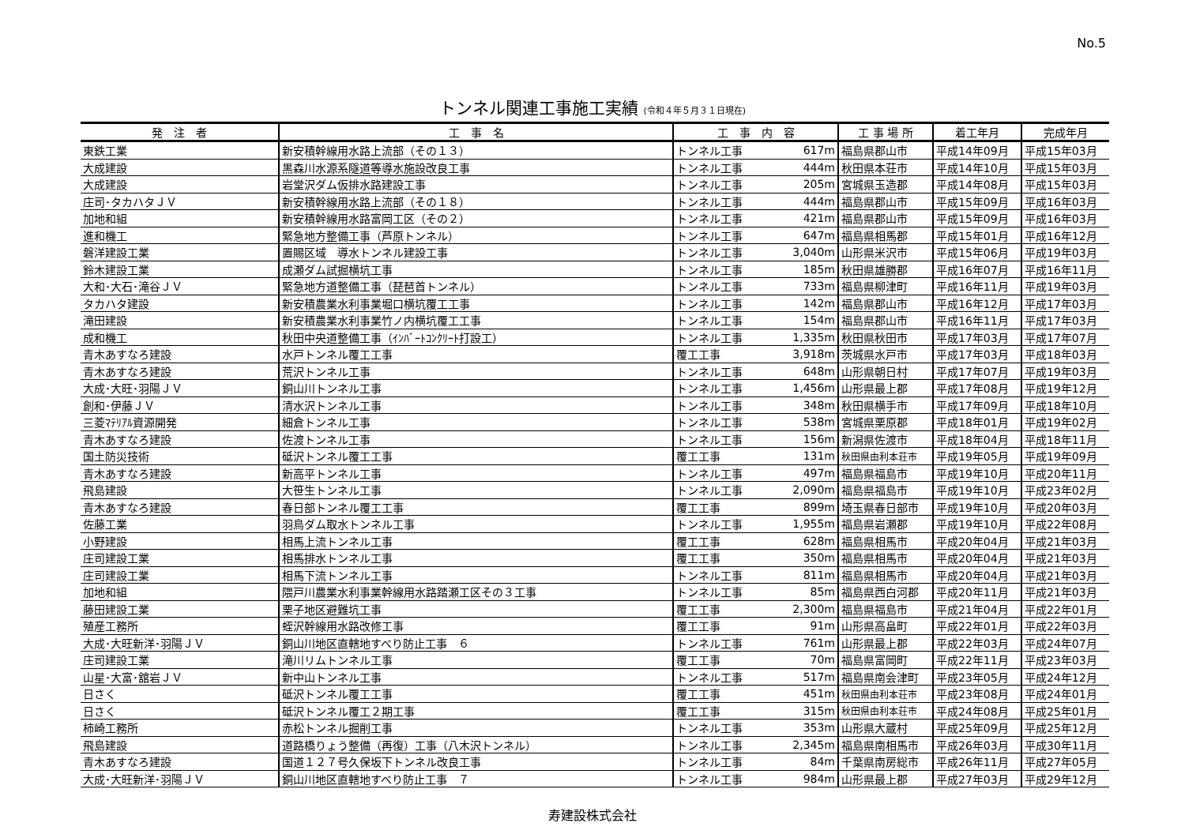No.5
トンネル関連工事施工実績 (令和４年５月３１日現在)
| 発 注 者 | 工 事 名 | 工 事 内 容 | | 工 事 場 所 | 着工年月 | 完成年月 |
| --- | --- | --- | --- | --- | --- | --- |
| 東鉄工業 | 新安積幹線用水路上流部（その１３） | トンネル工事 | 617m | 福島県郡山市 | 平成14年09月 | 平成15年03月 |
| 大成建設 | 黒森川水源系隧道等導水施設改良工事 | トンネル工事 | 444m | 秋田県本荘市 | 平成14年10月 | 平成15年03月 |
| 大成建設 | 岩堂沢ダム仮排水路建設工事 | トンネル工事 | 205m | 宮城県玉造郡 | 平成14年08月 | 平成15年03月 |
| 庄司･タカハタＪＶ | 新安積幹線用水路上流部（その１８） | トンネル工事 | 444m | 福島県郡山市 | 平成15年09月 | 平成16年03月 |
| 加地和組 | 新安積幹線用水路富岡工区（その２） | トンネル工事 | 421m | 福島県郡山市 | 平成15年09月 | 平成16年03月 |
| 進和機工 | 緊急地方整備工事（芦原トンネル） | トンネル工事 | 647m | 福島県相馬郡 | 平成15年01月 | 平成16年12月 |
| 磐洋建設工業 | 置賜区域 導水トンネル建設工事 | トンネル工事 | 3,040m | 山形県米沢市 | 平成15年06月 | 平成19年03月 |
| 鈴木建設工業 | 成瀬ダム試掘横坑工事 | トンネル工事 | 185m | 秋田県雄勝郡 | 平成16年07月 | 平成16年11月 |
| 大和･大石･滝谷ＪＶ | 緊急地方道整備工事（琵琶首トンネル） | トンネル工事 | 733m | 福島県柳津町 | 平成16年11月 | 平成19年03月 |
| タカハタ建設 | 新安積農業水利事業堀口横坑覆工工事 | トンネル工事 | 142m | 福島県郡山市 | 平成16年12月 | 平成17年03月 |
| 滝田建設 | 新安積農業水利事業竹ノ内横坑覆工工事 | トンネル工事 | 154m | 福島県郡山市 | 平成16年11月 | 平成17年03月 |
| 成和機工 | 秋田中央道整備工事（ｲﾝﾊﾞｰﾄｺﾝｸﾘｰﾄ打設工） | トンネル工事 | 1,335m | 秋田県秋田市 | 平成17年03月 | 平成17年07月 |
| 青木あすなろ建設 | 水戸トンネル覆工工事 | 覆工工事 | 3,918m | 茨城県水戸市 | 平成17年03月 | 平成18年03月 |
| 青木あすなろ建設 | 荒沢トンネル工事 | トンネル工事 | 648m | 山形県朝日村 | 平成17年07月 | 平成19年03月 |
| 大成･大旺･羽陽ＪＶ | 銅山川トンネル工事 | トンネル工事 | 1,456m | 山形県最上郡 | 平成17年08月 | 平成19年12月 |
| 創和･伊藤ＪＶ | 清水沢トンネル工事 | トンネル工事 | 348m | 秋田県横手市 | 平成17年09月 | 平成18年10月 |
| 三菱ﾏﾃﾘｱﾙ資源開発 | 細倉トンネル工事 | トンネル工事 | 538m | 宮城県栗原郡 | 平成18年01月 | 平成19年02月 |
| 青木あすなろ建設 | 佐渡トンネル工事 | トンネル工事 | 156m | 新潟県佐渡市 | 平成18年04月 | 平成18年11月 |
| 国土防災技術 | 砥沢トンネル覆工工事 | 覆工工事 | 131m | 秋田県由利本荘市 | 平成19年05月 | 平成19年09月 |
| 青木あすなろ建設 | 新高平トンネル工事 | トンネル工事 | 497m | 福島県福島市 | 平成19年10月 | 平成20年11月 |
| 飛島建設 | 大笹生トンネル工事 | トンネル工事 | 2,090m | 福島県福島市 | 平成19年10月 | 平成23年02月 |
| 青木あすなろ建設 | 春日部トンネル覆工工事 | 覆工工事 | 899m | 埼玉県春日部市 | 平成19年10月 | 平成20年03月 |
| 佐藤工業 | 羽鳥ダム取水トンネル工事 | トンネル工事 | 1,955m | 福島県岩瀬郡 | 平成19年10月 | 平成22年08月 |
| 小野建設 | 相馬上流トンネル工事 | 覆工工事 | 628m | 福島県相馬市 | 平成20年04月 | 平成21年03月 |
| 庄司建設工業 | 相馬排水トンネル工事 | 覆工工事 | 350m | 福島県相馬市 | 平成20年04月 | 平成21年03月 |
| 庄司建設工業 | 相馬下流トンネル工事 | トンネル工事 | 811m | 福島県相馬市 | 平成20年04月 | 平成21年03月 |
| 加地和組 | 隈戸川農業水利事業幹線用水路踏瀬工区その３工事 | トンネル工事 | 85m | 福島県西白河郡 | 平成20年11月 | 平成21年03月 |
| 藤田建設工業 | 栗子地区避難坑工事 | 覆工工事 | 2,300m | 福島県福島市 | 平成21年04月 | 平成22年01月 |
| 殖産工務所 | 蛭沢幹線用水路改修工事 | 覆工工事 | 91m | 山形県高畠町 | 平成22年01月 | 平成22年03月 |
| 大成･大旺新洋･羽陽ＪＶ | 銅山川地区直轄地すべり防止工事 ６ | トンネル工事 | 761m | 山形県最上郡 | 平成22年03月 | 平成24年07月 |
| 庄司建設工業 | 滝川リムトンネル工事 | 覆工工事 | 70m | 福島県富岡町 | 平成22年11月 | 平成23年03月 |
| 山星･大富･舘岩ＪＶ | 新中山トンネル工事 | トンネル工事 | 517m | 福島県南会津町 | 平成23年05月 | 平成24年12月 |
| 日さく | 砥沢トンネル覆工工事 | 覆工工事 | 451m | 秋田県由利本荘市 | 平成23年08月 | 平成24年01月 |
| 日さく | 砥沢トンネル覆工２期工事 | 覆工工事 | 315m | 秋田県由利本荘市 | 平成24年08月 | 平成25年01月 |
| 柿崎工務所 | 赤松トンネル掘削工事 | トンネル工事 | 353m | 山形県大蔵村 | 平成25年09月 | 平成25年12月 |
| 飛島建設 | 道路橋りょう整備（再復）工事（八木沢トンネル） | トンネル工事 | 2,345m | 福島県南相馬市 | 平成26年03月 | 平成30年11月 |
| 青木あすなろ建設 | 国道１２７号久保坂下トンネル改良工事 | トンネル工事 | 84m | 千葉県南房総市 | 平成26年11月 | 平成27年05月 |
| 大成･大旺新洋･羽陽ＪＶ | 銅山川地区直轄地すべり防止工事 ７ | トンネル工事 | 984m | 山形県最上郡 | 平成27年03月 | 平成29年12月 |
寿建設株式会社